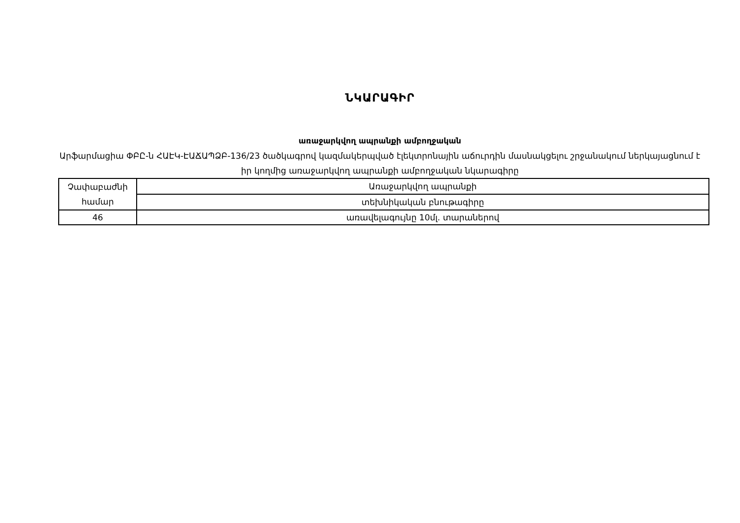ՆԿԱՐԱԳԻՐ
առաջարկվող ապրանքի ամբողջական
Արֆարմացիա ՓԲԸ-ն ՀԱԷԿ-ԷԱՃԱՊՁԲ-136/23 ծածկագրով կազմակերպված էլեկտրոնային աճուրդին մասնակցելու շրջանակում ներկայացնում է իր կողմից առաջարկվող ապրանքի ամբողջական նկարագիրը
| Չափաբաժնի համար | Առաջարկվող ապրանքի |
| | տեխնիկական բնութագիրը |
| 46 | առավելագույնը 10մլ. տարաներով |